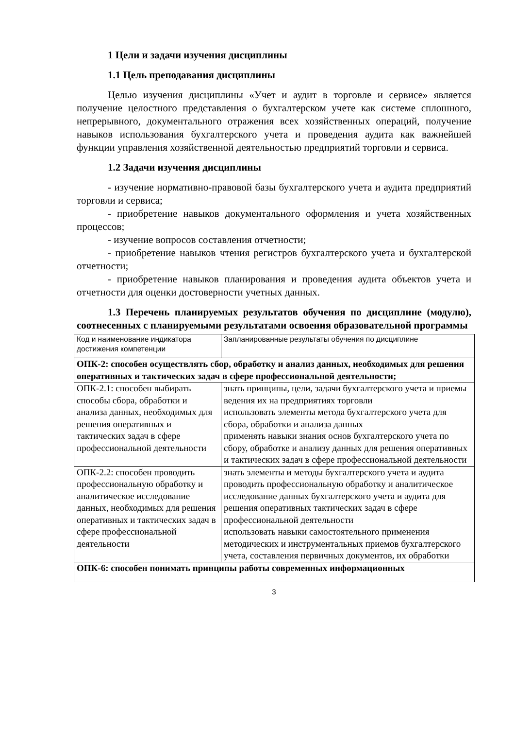1 Цели и задачи изучения дисциплины
1.1 Цель преподавания дисциплины
Целью изучения дисциплины «Учет и аудит в торговле и сервисе» является получение целостного представления о бухгалтерском учете как системе сплошного, непрерывного, документального отражения всех хозяйственных операций, получение навыков использования бухгалтерского учета и проведения аудита как важнейшей функции управления хозяйственной деятельностью предприятий торговли и сервиса.
1.2 Задачи изучения дисциплины
- изучение нормативно-правовой базы бухгалтерского учета и аудита предприятий торговли и сервиса;
- приобретение навыков документального оформления и учета хозяйственных процессов;
- изучение вопросов составления отчетности;
- приобретение навыков чтения регистров бухгалтерского учета и бухгалтерской отчетности;
- приобретение навыков планирования и проведения аудита объектов учета и отчетности для оценки достоверности учетных данных.
1.3 Перечень планируемых результатов обучения по дисциплине (модулю), соотнесенных с планируемыми результатами освоения образовательной программы
| Код и наименование индикатора достижения компетенции | Запланированные результаты обучения по дисциплине |
| ОПК-2: способен осуществлять сбор, обработку и анализ данных, необходимых для решения оперативных и тактических задач в сфере профессиональной деятельности; | |
| ОПК-2.1: способен выбирать способы сбора, обработки и анализа данных, необходимых для решения оперативных и тактических задач в сфере профессиональной деятельности | знать принципы, цели, задачи бухгалтерского учета и приемы ведения их на предприятиях торговли использовать элементы метода бухгалтерского учета для сбора, обработки и анализа данных применять навыки знания основ бухгалтерского учета по сбору, обработке и анализу данных для решения оперативных и тактических задач в сфере профессиональной деятельности |
| ОПК-2.2: способен проводить профессиональную обработку и аналитическое исследование данных, необходимых для решения оперативных и тактических задач в сфере профессиональной деятельности | знать элементы и методы бухгалтерского учета и аудита проводить профессиональную обработку и аналитическое исследование данных бухгалтерского учета и аудита для решения оперативных тактических задач в сфере профессиональной деятельности использовать навыки самостоятельного применения методических и инструментальных приемов бухгалтерского учета, составления первичных документов, их обработки |
| ОПК-6: способен понимать принципы работы современных информационных | |
3